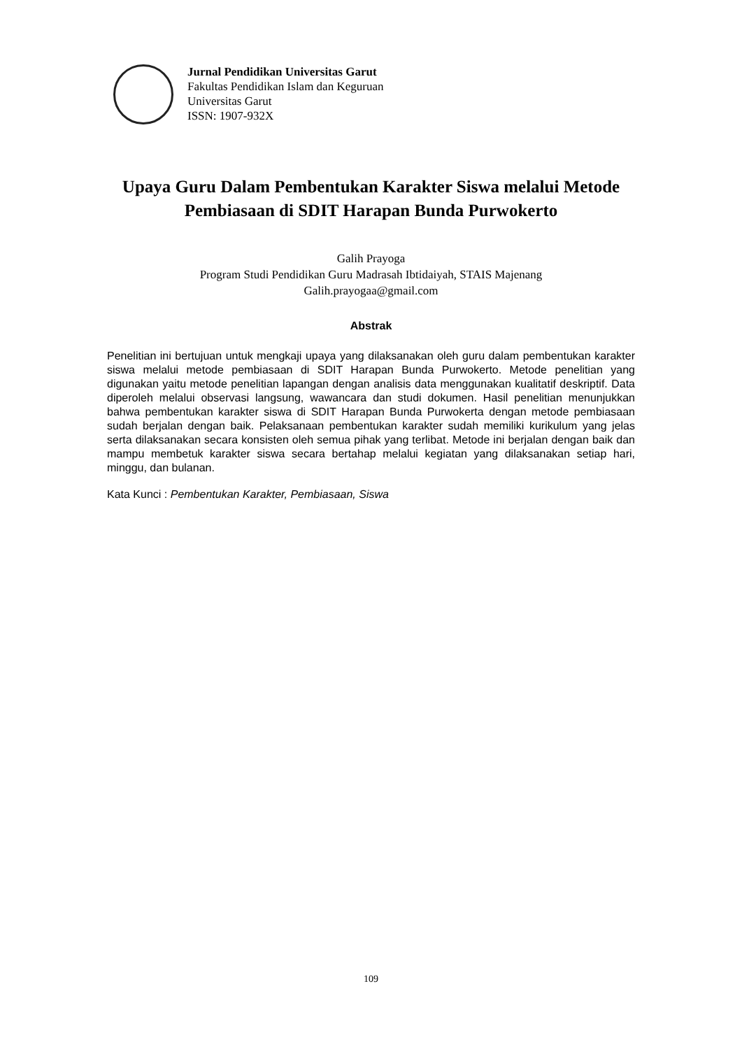Jurnal Pendidikan Universitas Garut
Fakultas Pendidikan Islam dan Keguruan
Universitas Garut
ISSN: 1907-932X
Upaya Guru Dalam Pembentukan Karakter Siswa melalui Metode Pembiasaan di SDIT Harapan Bunda Purwokerto
Galih Prayoga
Program Studi Pendidikan Guru Madrasah Ibtidaiyah, STAIS Majenang
Galih.prayogaa@gmail.com
Abstrak
Penelitian ini bertujuan untuk mengkaji upaya yang dilaksanakan oleh guru dalam pembentukan karakter siswa melalui metode pembiasaan di SDIT Harapan Bunda Purwokerto. Metode penelitian yang digunakan yaitu metode penelitian lapangan dengan analisis data menggunakan kualitatif deskriptif. Data diperoleh melalui observasi langsung, wawancara dan studi dokumen. Hasil penelitian menunjukkan bahwa pembentukan karakter siswa di SDIT Harapan Bunda Purwokerta dengan metode pembiasaan sudah berjalan dengan baik. Pelaksanaan pembentukan karakter sudah memiliki kurikulum yang jelas serta dilaksanakan secara konsisten oleh semua pihak yang terlibat. Metode ini berjalan dengan baik dan mampu membetuk karakter siswa secara bertahap melalui kegiatan yang dilaksanakan setiap hari, minggu, dan bulanan.
Kata Kunci : Pembentukan Karakter, Pembiasaan, Siswa
109